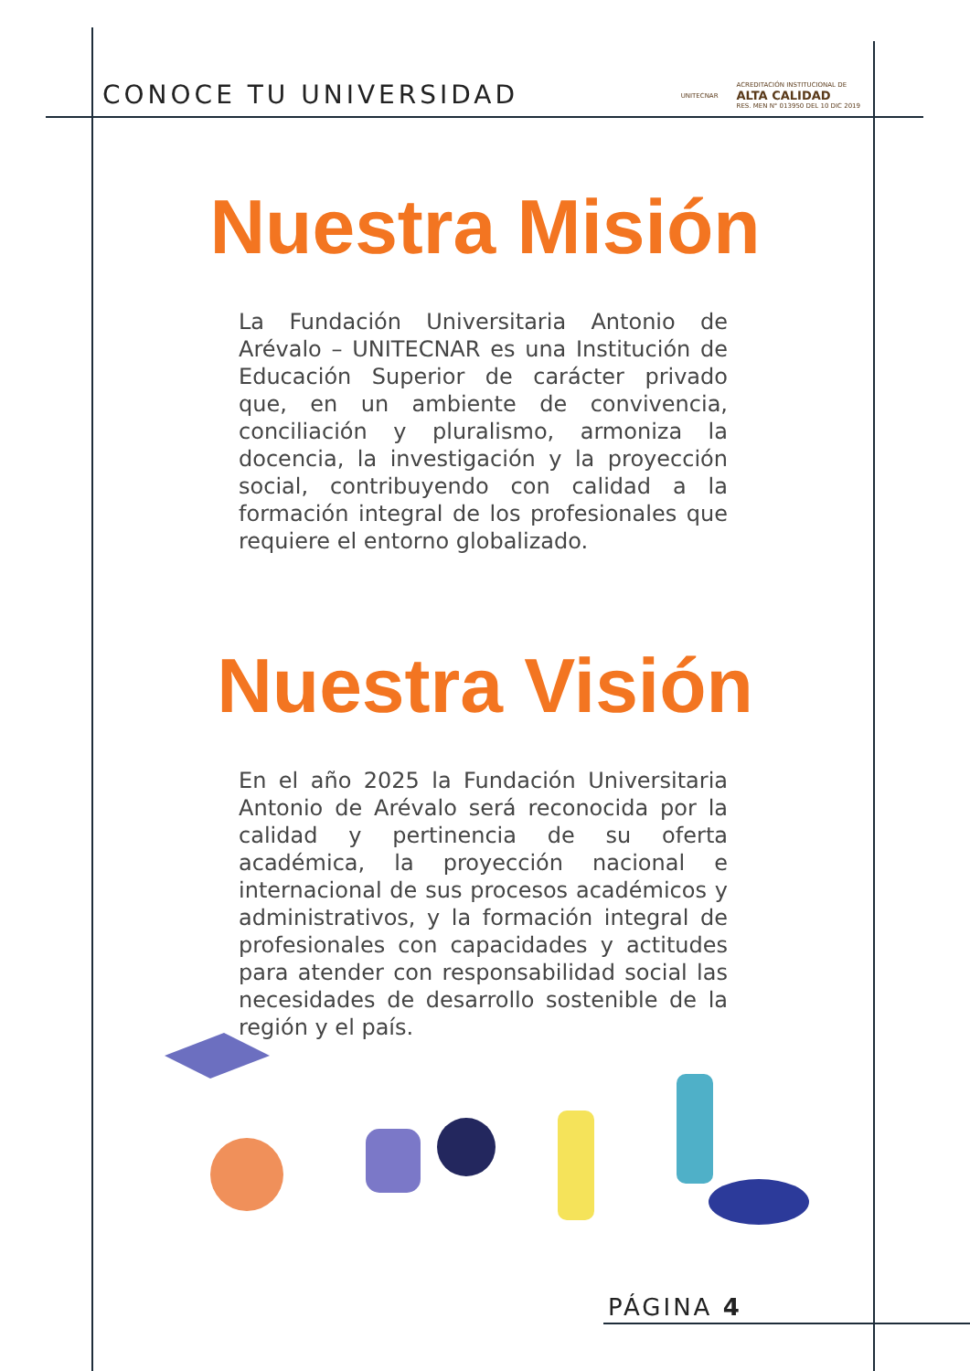CONOCE TU UNIVERSIDAD
UNITECNAR
ACREDITACIÓN INSTITUCIONAL DE
ALTA CALIDAD
RES. MEN N° 013950 DEL 10 DIC 2019
Nuestra Misión
La Fundación Universitaria Antonio de Arévalo – UNITECNAR es una Institución de Educación Superior de carácter privado que, en un ambiente de convivencia, conciliación y pluralismo, armoniza la docencia, la investigación y la proyección social, contribuyendo con calidad a la formación integral de los profesionales que requiere el entorno globalizado.
Nuestra Visión
En el año 2025 la Fundación Universitaria Antonio de Arévalo será reconocida por la calidad y pertinencia de su oferta académica, la proyección nacional e internacional de sus procesos académicos y administrativos, y la formación integral de profesionales con capacidades y actitudes para atender con responsabilidad social las necesidades de desarrollo sostenible de la región y el país.
PÁGINA 4